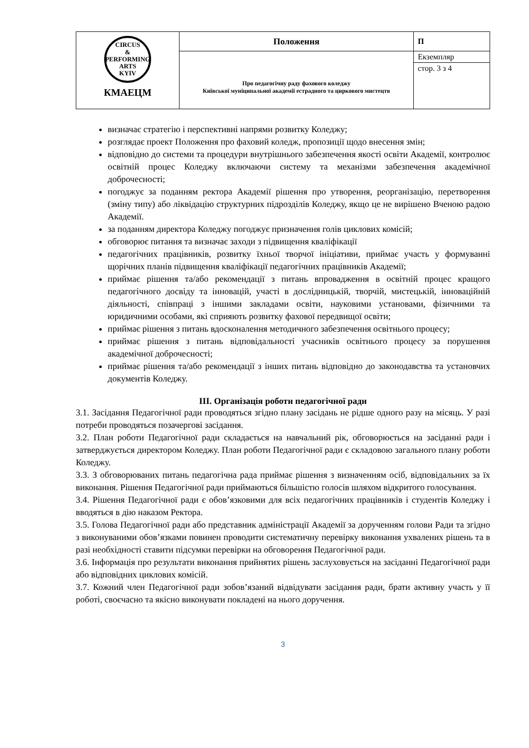| CIRCUS & PERFORMING ARTS KYIV КМАЕЦМ | Положення | П |
| | Про педагогічну раду фахового коледжу Київської муніципальної академії естрадного та циркового мистецтв | Екземпляр |
| | | стор. 3 з 4 |
визначає стратегію і перспективні напрями розвитку Коледжу;
розглядає проект Положення про фаховий коледж, пропозиції щодо внесення змін;
відповідно до системи та процедури внутрішнього забезпечення якості освіти Академії, контролює освітній процес Коледжу включаючи систему та механізми забезпечення академічної доброчесності;
погоджує за поданням ректора Академії рішення про утворення, реорганізацію, перетворення (зміну типу) або ліквідацію структурних підрозділів Коледжу, якщо це не вирішено Вченою радою Академії.
за поданням директора Коледжу погоджує призначення голів циклових комісій;
обговорює питання та визначає заходи з підвищення кваліфікації
педагогічних працівників, розвитку їхньої творчої ініціативи, приймає участь у формуванні щорічних планів підвищення кваліфікації педагогічних працівників Академії;
приймає рішення та/або рекомендації з питань впровадження в освітній процес кращого педагогічного досвіду та інновацій, участі в дослідницькій, творчій, мистецькій, інноваційній діяльності, співпраці з іншими закладами освіти, науковими установами, фізичними та юридичними особами, які сприяють розвитку фахової передвищої освіти;
приймає рішення з питань вдосконалення методичного забезпечення освітнього процесу;
приймає рішення з питань відповідальності учасників освітнього процесу за порушення академічної доброчесності;
приймає рішення та/або рекомендації з інших питань відповідно до законодавства та установчих документів Коледжу.
ІІІ. Організація роботи педагогічної ради
3.1. Засідання Педагогічної ради проводяться згідно плану засідань не рідше одного разу на місяць. У разі потреби проводяться позачергові засідання.
3.2. План роботи Педагогічної ради складається на навчальний рік, обговорюється на засіданні ради і затверджується директором Коледжу. План роботи Педагогічної ради є складовою загального плану роботи Коледжу.
3.3. З обговорюваних питань педагогічна рада приймає рішення з визначенням осіб, відповідальних за їх виконання. Рішення Педагогічної ради приймаються більшістю голосів шляхом відкритого голосування.
3.4. Рішення Педагогічної ради є обов’язковими для всіх педагогічних працівників і студентів Коледжу і вводяться в дію наказом Ректора.
3.5. Голова Педагогічної ради або представник адміністрації Академії за дорученням голови Ради та згідно з виконуваними обов’язками повинен проводити систематичну перевірку виконання ухвалених рішень та в разі необхідності ставити підсумки перевірки на обговорення Педагогічної ради.
3.6. Інформація про результати виконання прийнятих рішень заслуховується на засіданні Педагогічної ради або відповідних циклових комісій.
3.7. Кожний член Педагогічної ради зобов’язаний відвідувати засідання ради, брати активну участь у її роботі, своєчасно та якісно виконувати покладені на нього доручення.
3